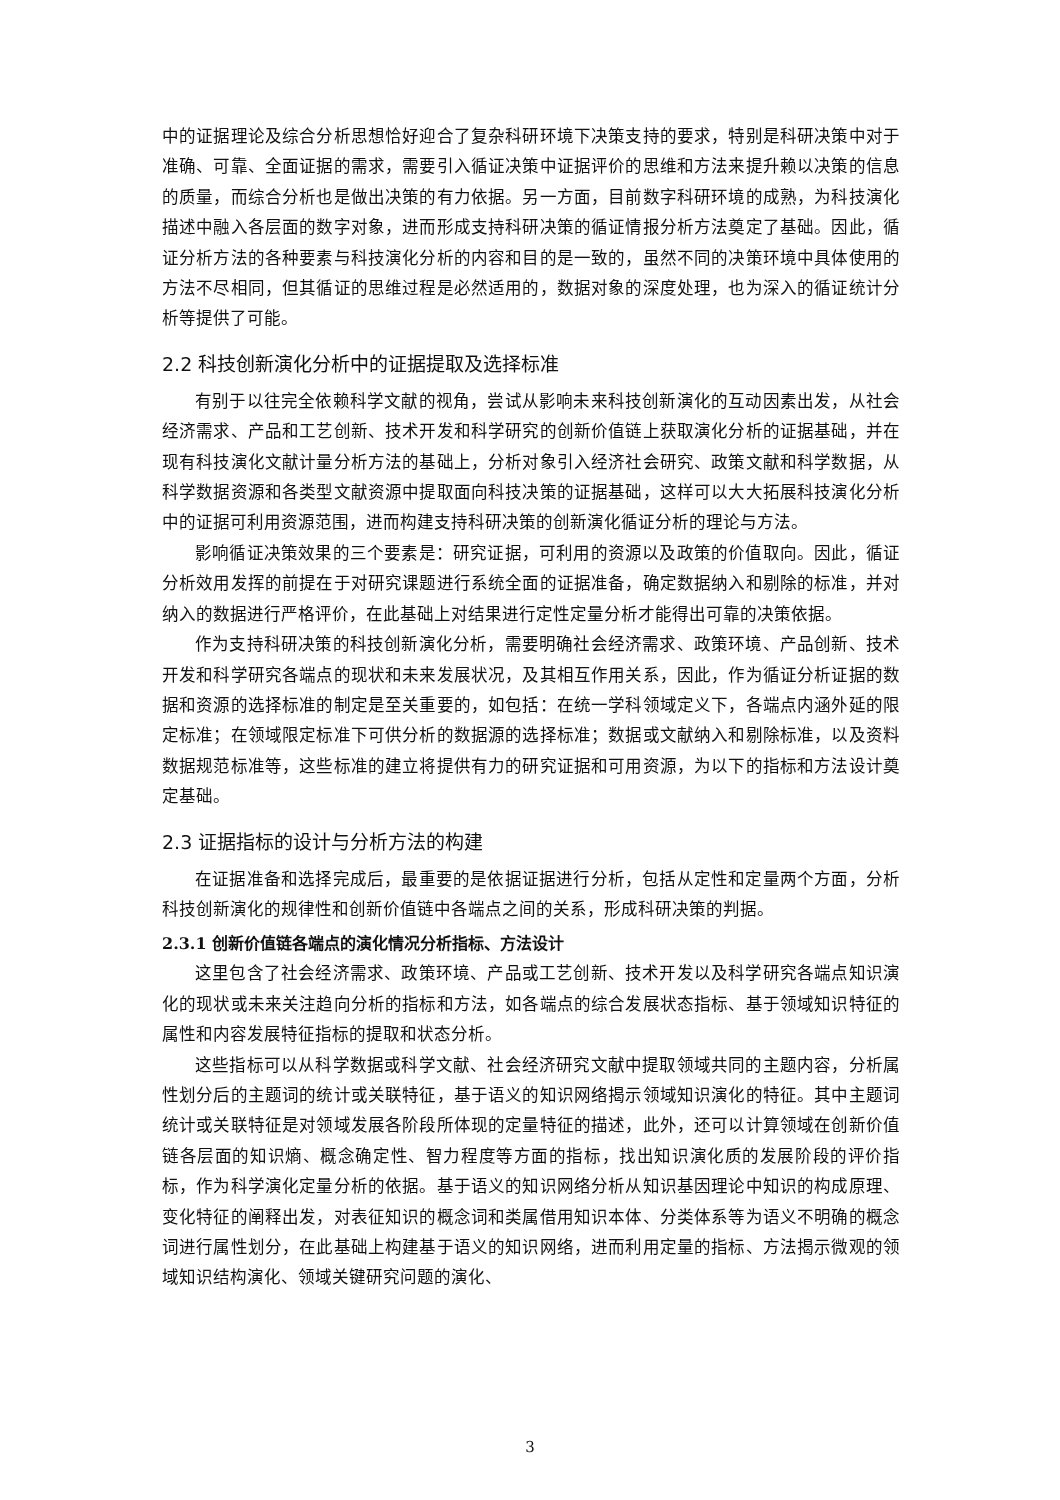中的证据理论及综合分析思想恰好迎合了复杂科研环境下决策支持的要求，特别是科研决策中对于准确、可靠、全面证据的需求，需要引入循证决策中证据评价的思维和方法来提升赖以决策的信息的质量，而综合分析也是做出决策的有力依据。另一方面，目前数字科研环境的成熟，为科技演化描述中融入各层面的数字对象，进而形成支持科研决策的循证情报分析方法奠定了基础。因此，循证分析方法的各种要素与科技演化分析的内容和目的是一致的，虽然不同的决策环境中具体使用的方法不尽相同，但其循证的思维过程是必然适用的，数据对象的深度处理，也为深入的循证统计分析等提供了可能。
2.2 科技创新演化分析中的证据提取及选择标准
有别于以往完全依赖科学文献的视角，尝试从影响未来科技创新演化的互动因素出发，从社会经济需求、产品和工艺创新、技术开发和科学研究的创新价值链上获取演化分析的证据基础，并在现有科技演化文献计量分析方法的基础上，分析对象引入经济社会研究、政策文献和科学数据，从科学数据资源和各类型文献资源中提取面向科技决策的证据基础，这样可以大大拓展科技演化分析中的证据可利用资源范围，进而构建支持科研决策的创新演化循证分析的理论与方法。
影响循证决策效果的三个要素是：研究证据，可利用的资源以及政策的价值取向。因此，循证分析效用发挥的前提在于对研究课题进行系统全面的证据准备，确定数据纳入和剔除的标准，并对纳入的数据进行严格评价，在此基础上对结果进行定性定量分析才能得出可靠的决策依据。
作为支持科研决策的科技创新演化分析，需要明确社会经济需求、政策环境、产品创新、技术开发和科学研究各端点的现状和未来发展状况，及其相互作用关系，因此，作为循证分析证据的数据和资源的选择标准的制定是至关重要的，如包括：在统一学科领域定义下，各端点内涵外延的限定标准；在领域限定标准下可供分析的数据源的选择标准；数据或文献纳入和剔除标准，以及资料数据规范标准等，这些标准的建立将提供有力的研究证据和可用资源，为以下的指标和方法设计奠定基础。
2.3 证据指标的设计与分析方法的构建
在证据准备和选择完成后，最重要的是依据证据进行分析，包括从定性和定量两个方面，分析科技创新演化的规律性和创新价值链中各端点之间的关系，形成科研决策的判据。
2.3.1 创新价值链各端点的演化情况分析指标、方法设计
这里包含了社会经济需求、政策环境、产品或工艺创新、技术开发以及科学研究各端点知识演化的现状或未来关注趋向分析的指标和方法，如各端点的综合发展状态指标、基于领域知识特征的属性和内容发展特征指标的提取和状态分析。
这些指标可以从科学数据或科学文献、社会经济研究文献中提取领域共同的主题内容，分析属性划分后的主题词的统计或关联特征，基于语义的知识网络揭示领域知识演化的特征。其中主题词统计或关联特征是对领域发展各阶段所体现的定量特征的描述，此外，还可以计算领域在创新价值链各层面的知识熵、概念确定性、智力程度等方面的指标，找出知识演化质的发展阶段的评价指标，作为科学演化定量分析的依据。基于语义的知识网络分析从知识基因理论中知识的构成原理、变化特征的阐释出发，对表征知识的概念词和类属借用知识本体、分类体系等为语义不明确的概念词进行属性划分，在此基础上构建基于语义的知识网络，进而利用定量的指标、方法揭示微观的领域知识结构演化、领域关键研究问题的演化、
3